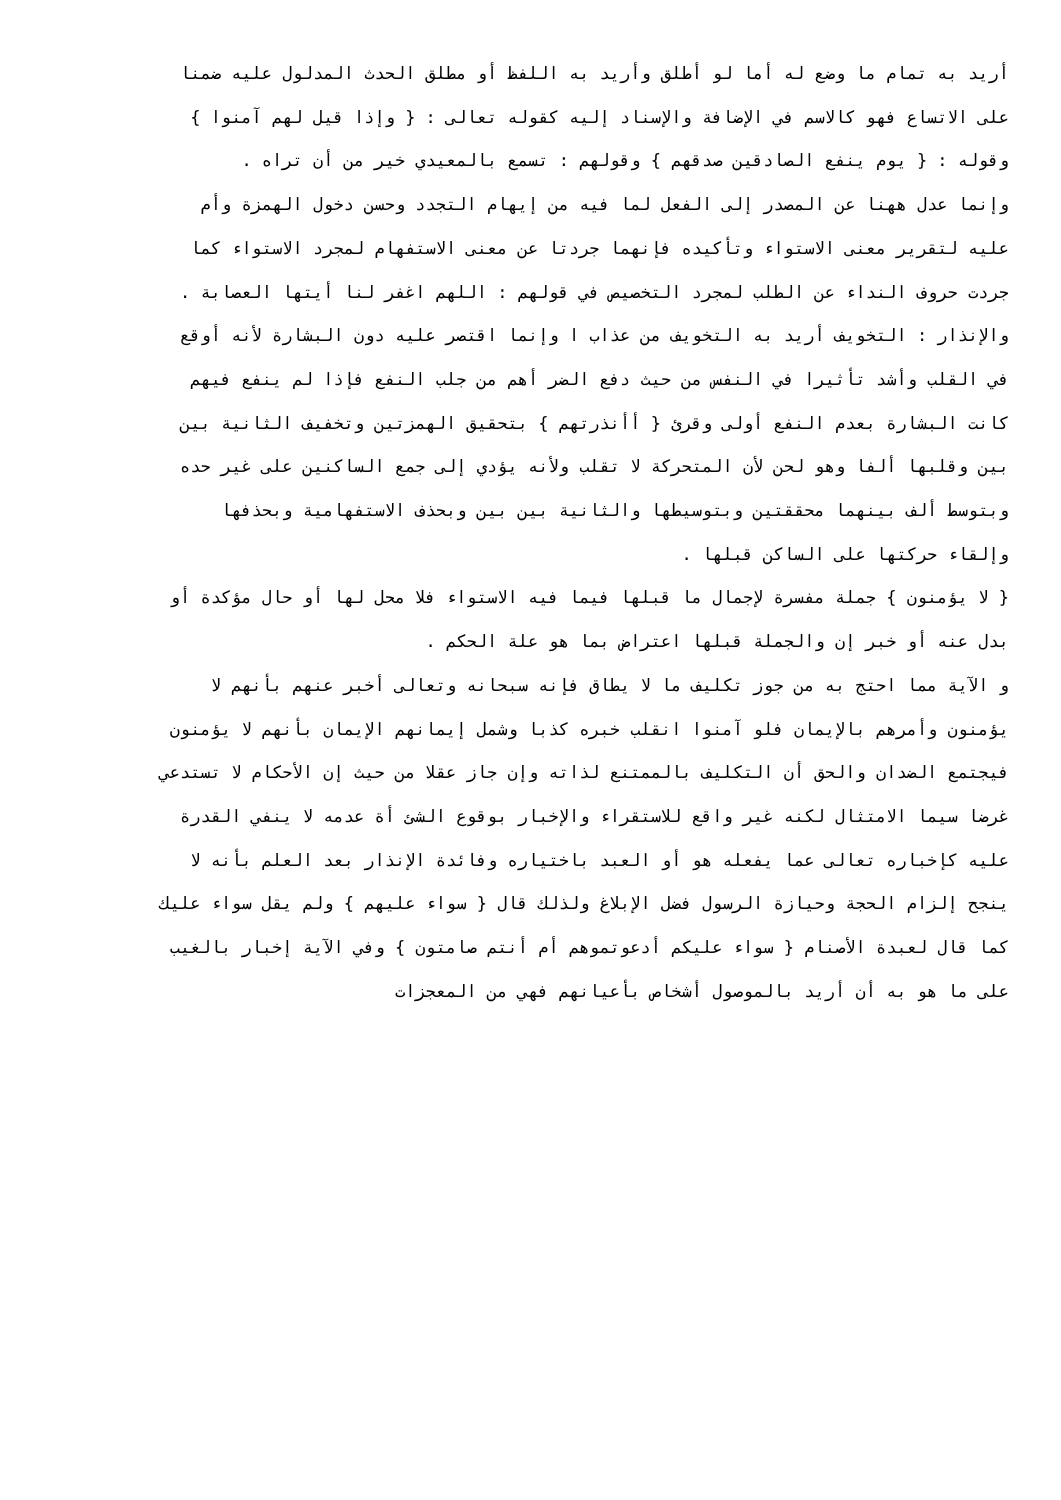أريد به تمام ما وضع له أما لو أطلق وأريد به اللفظ أو مطلق الحدث المدلول عليه ضمنا
على الاتساع فهو كالاسم في الإضافة والإسناد إليه كقوله تعالى : { وإذا قيل لهم آمنوا }
وقوله : { يوم ينفع الصادقين صدقهم } وقولهم : تسمع بالمعيدي خير من أن تراه .
وإنما عدل ههنا عن المصدر إلى الفعل لما فيه من إيهام التجدد وحسن دخول الهمزة وأم
عليه لتقرير معنى الاستواء وتأكيده فإنهما جردتا عن معنى الاستفهام لمجرد الاستواء كما
جردت حروف النداء عن الطلب لمجرد التخصيص في قولهم : اللهم اغفر لنا أيتها العصابة .
والإنذار : التخويف أريد به التخويف من عذاب ا وإنما اقتصر عليه دون البشارة لأنه أوقع
في القلب وأشد تأثيرا في النفس من حيث دفع الضر أهم من جلب النفع فإذا لم ينفع فيهم
كانت البشارة بعدم النفع أولى وقرئ { أأنذرتهم } بتحقيق الهمزتين وتخفيف الثانية بين
بين وقلبها ألفا وهو لحن لأن المتحركة لا تقلب ولأنه يؤدي إلى جمع الساكنين على غير حده
وبتوسط ألف بينهما محققتين وبتوسيطها والثانية بين بين وبحذف الاستفهامية وبحذفها
وإلقاء حركتها على الساكن قبلها .
{ لا يؤمنون } جملة مفسرة لإجمال ما قبلها فيما فيه الاستواء فلا محل لها أو حال مؤكدة أو
بدل عنه أو خبر إن والجملة قبلها اعتراض بما هو علة الحكم .
و الآية مما احتج به من جوز تكليف ما لا يطاق فإنه سبحانه وتعالى أخبر عنهم بأنهم لا
يؤمنون وأمرهم بالإيمان فلو آمنوا انقلب خبره كذبا وشمل إيمانهم الإيمان بأنهم لا يؤمنون
فيجتمع الضدان والحق أن التكليف بالممتنع لذاته وإن جاز عقلا من حيث إن الأحكام لا تستدعي
غرضا سيما الامتثال لكنه غير واقع للاستقراء والإخبار بوقوع الشئ أة عدمه لا ينفي القدرة
عليه كإخباره تعالى عما يفعله هو أو العبد باختياره وفائدة الإنذار بعد العلم بأنه لا
ينجح إلزام الحجة وحيازة الرسول فضل الإبلاغ ولذلك قال { سواء عليهم } ولم يقل سواء عليك
كما قال لعبدة الأصنام { سواء عليكم أدعوتموهم أم أنتم صامتون } وفي الآية إخبار بالغيب
على ما هو به أن أريد بالموصول أشخاص بأعيانهم فهي من المعجزات